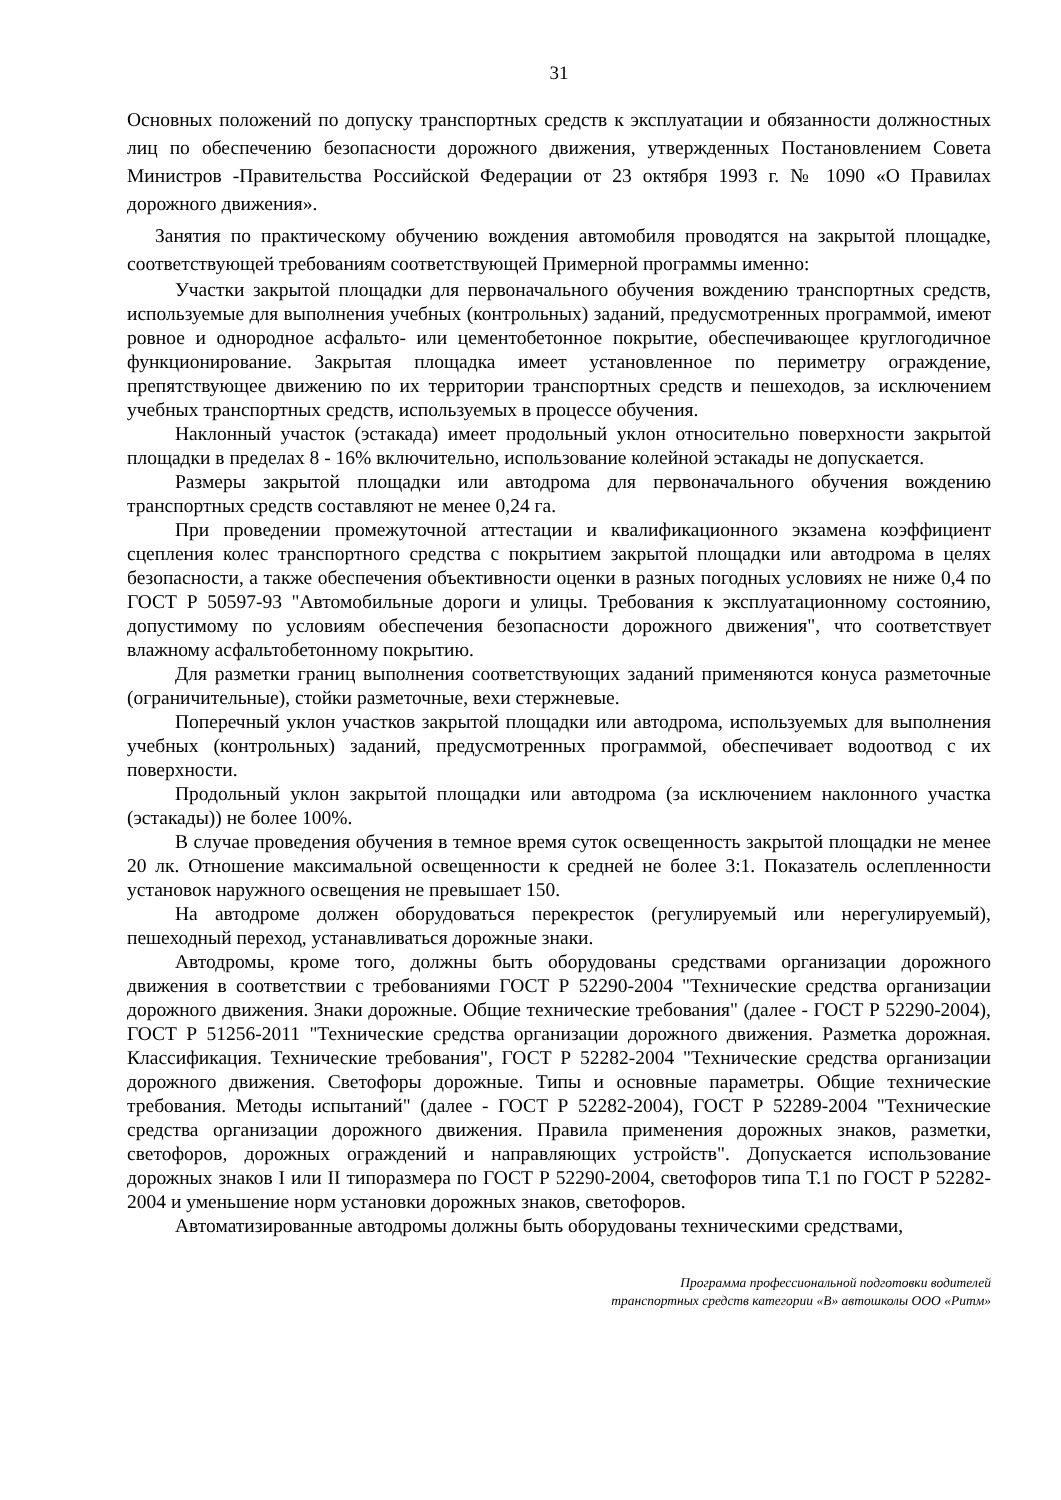31
Основных положений по допуску транспортных средств к эксплуатации и обязанности должностных лиц по обеспечению безопасности дорожного движения, утвержденных Постановлением Совета Министров -Правительства Российской Федерации от 23 октября 1993 г. № 1090 «О Правилах дорожного движения».
Занятия по практическому обучению вождения автомобиля проводятся на закрытой площадке, соответствующей требованиям соответствующей Примерной программы именно:
Участки закрытой площадки для первоначального обучения вождению транспортных средств, используемые для выполнения учебных (контрольных) заданий, предусмотренных программой, имеют ровное и однородное асфальто- или цементобетонное покрытие, обеспечивающее круглогодичное функционирование. Закрытая площадка имеет установленное по периметру ограждение, препятствующее движению по их территории транспортных средств и пешеходов, за исключением учебных транспортных средств, используемых в процессе обучения.
Наклонный участок (эстакада) имеет продольный уклон относительно поверхности закрытой площадки в пределах 8 - 16% включительно, использование колейной эстакады не допускается.
Размеры закрытой площадки или автодрома для первоначального обучения вождению транспортных средств составляют не менее 0,24 га.
При проведении промежуточной аттестации и квалификационного экзамена коэффициент сцепления колес транспортного средства с покрытием закрытой площадки или автодрома в целях безопасности, а также обеспечения объективности оценки в разных погодных условиях не ниже 0,4 по ГОСТ Р 50597-93 "Автомобильные дороги и улицы. Требования к эксплуатационному состоянию, допустимому по условиям обеспечения безопасности дорожного движения", что соответствует влажному асфальтобетонному покрытию.
Для разметки границ выполнения соответствующих заданий применяются конуса разметочные (ограничительные), стойки разметочные, вехи стержневые.
Поперечный уклон участков закрытой площадки или автодрома, используемых для выполнения учебных (контрольных) заданий, предусмотренных программой, обеспечивает водоотвод с их поверхности.
Продольный уклон закрытой площадки или автодрома (за исключением наклонного участка (эстакады)) не более 100%.
В случае проведения обучения в темное время суток освещенность закрытой площадки не менее 20 лк. Отношение максимальной освещенности к средней не более 3:1. Показатель ослепленности установок наружного освещения не превышает 150.
На автодроме должен оборудоваться перекресток (регулируемый или нерегулируемый), пешеходный переход, устанавливаться дорожные знаки.
Автодромы, кроме того, должны быть оборудованы средствами организации дорожного движения в соответствии с требованиями ГОСТ Р 52290-2004 "Технические средства организации дорожного движения. Знаки дорожные. Общие технические требования" (далее - ГОСТ Р 52290-2004), ГОСТ Р 51256-2011 "Технические средства организации дорожного движения. Разметка дорожная. Классификация. Технические требования", ГОСТ Р 52282-2004 "Технические средства организации дорожного движения. Светофоры дорожные. Типы и основные параметры. Общие технические требования. Методы испытаний" (далее - ГОСТ Р 52282-2004), ГОСТ Р 52289-2004 "Технические средства организации дорожного движения. Правила применения дорожных знаков, разметки, светофоров, дорожных ограждений и направляющих устройств". Допускается использование дорожных знаков I или II типоразмера по ГОСТ Р 52290-2004, светофоров типа Т.1 по ГОСТ Р 52282-2004 и уменьшение норм установки дорожных знаков, светофоров.
Автоматизированные автодромы должны быть оборудованы техническими средствами,
Программа профессиональной подготовки водителей
транспортных средств категории «В» автошколы ООО «Ритм»